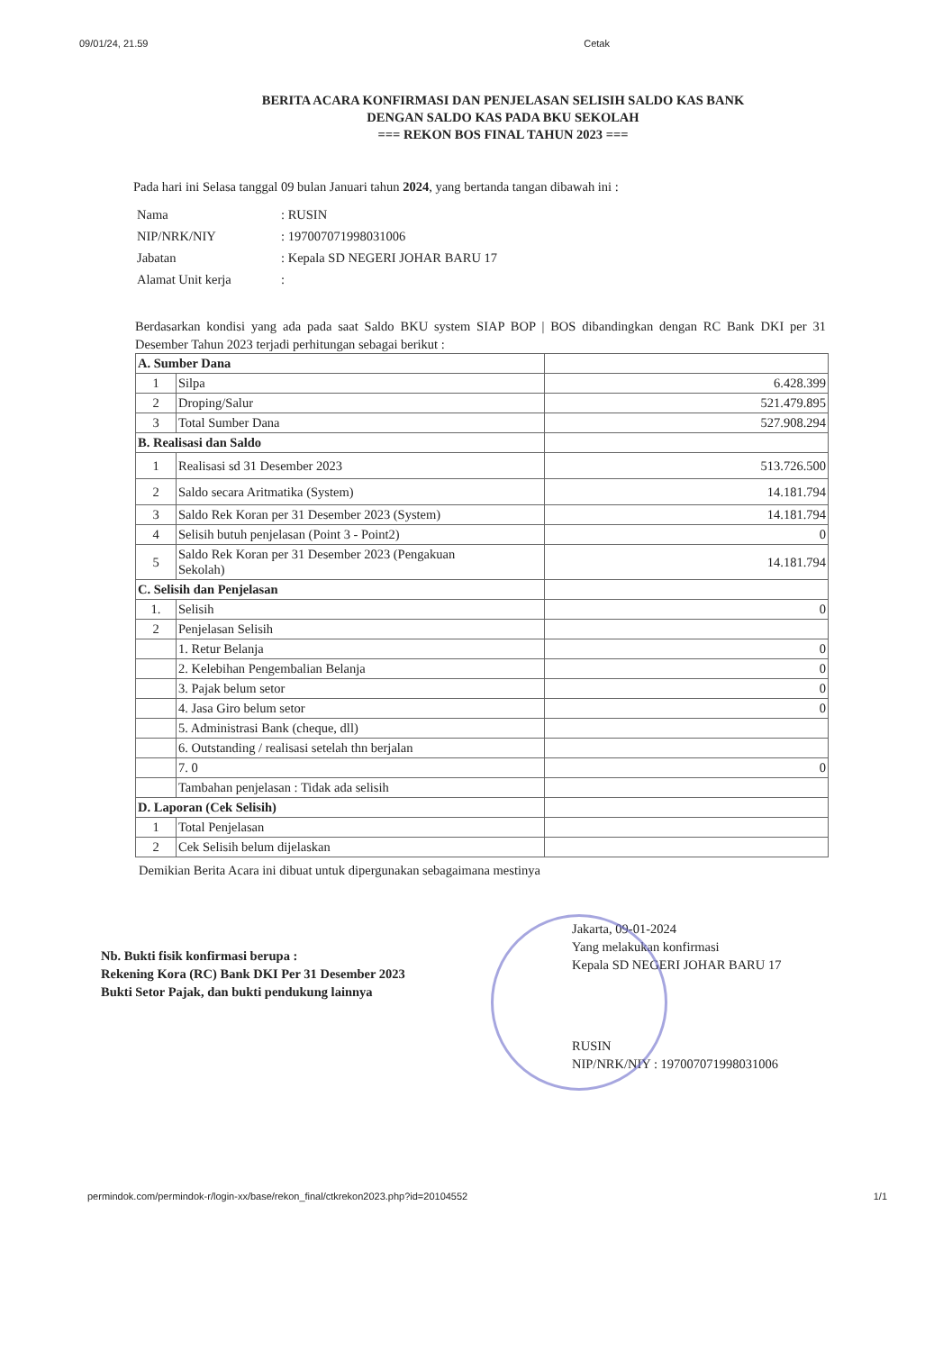09/01/24, 21.59 Cetak
BERITA ACARA KONFIRMASI DAN PENJELASAN SELISIH SALDO KAS BANK
DENGAN SALDO KAS PADA BKU SEKOLAH
=== REKON BOS FINAL TAHUN 2023 ===
Pada hari ini Selasa tanggal 09 bulan Januari tahun 2024, yang bertanda tangan dibawah ini :
| Nama | : RUSIN |
| NIP/NRK/NIY | : 197007071998031006 |
| Jabatan | : Kepala SD NEGERI JOHAR BARU 17 |
| Alamat Unit kerja | : |
Berdasarkan kondisi yang ada pada saat Saldo BKU system SIAP BOP | BOS dibandingkan dengan RC Bank DKI per 31 Desember Tahun 2023 terjadi perhitungan sebagai berikut :
| A. Sumber Dana | | |
| 1 | Silpa | 6.428.399 |
| 2 | Droping/Salur | 521.479.895 |
| 3 | Total Sumber Dana | 527.908.294 |
| B. Realisasi dan Saldo | | |
| 1 | Realisasi sd 31 Desember 2023 | 513.726.500 |
| 2 | Saldo secara Aritmatika (System) | 14.181.794 |
| 3 | Saldo Rek Koran per 31 Desember 2023 (System) | 14.181.794 |
| 4 | Selisih butuh penjelasan (Point 3 - Point2) | 0 |
| 5 | Saldo Rek Koran per 31 Desember 2023 (Pengakuan Sekolah) | 14.181.794 |
| C. Selisih dan Penjelasan | | |
| 1. | Selisih | 0 |
| 2 | Penjelasan Selisih | |
| | 1. Retur Belanja | 0 |
| | 2. Kelebihan Pengembalian Belanja | 0 |
| | 3. Pajak belum setor | 0 |
| | 4. Jasa Giro belum setor | 0 |
| | 5. Administrasi Bank (cheque, dll) | |
| | 6. Outstanding / realisasi setelah thn berjalan | |
| | 7. 0 | 0 |
| | Tambahan penjelasan : Tidak ada selisih | |
| D. Laporan (Cek Selisih) | | |
| 1 | Total Penjelasan | |
| 2 | Cek Selisih belum dijelaskan | |
Demikian Berita Acara ini dibuat untuk dipergunakan sebagaimana mestinya
Jakarta, 09-01-2024
Yang melakukan konfirmasi
Kepala SD NEGERI JOHAR BARU 17
Nb. Bukti fisik konfirmasi berupa :
Rekening Kora (RC) Bank DKI Per 31 Desember 2023
Bukti Setor Pajak, dan bukti pendukung lainnya
RUSIN
NIP/NRK/NIY : 197007071998031006
permindok.com/permindok-r/login-xx/base/rekon_final/ctkrekon2023.php?id=20104552 1/1